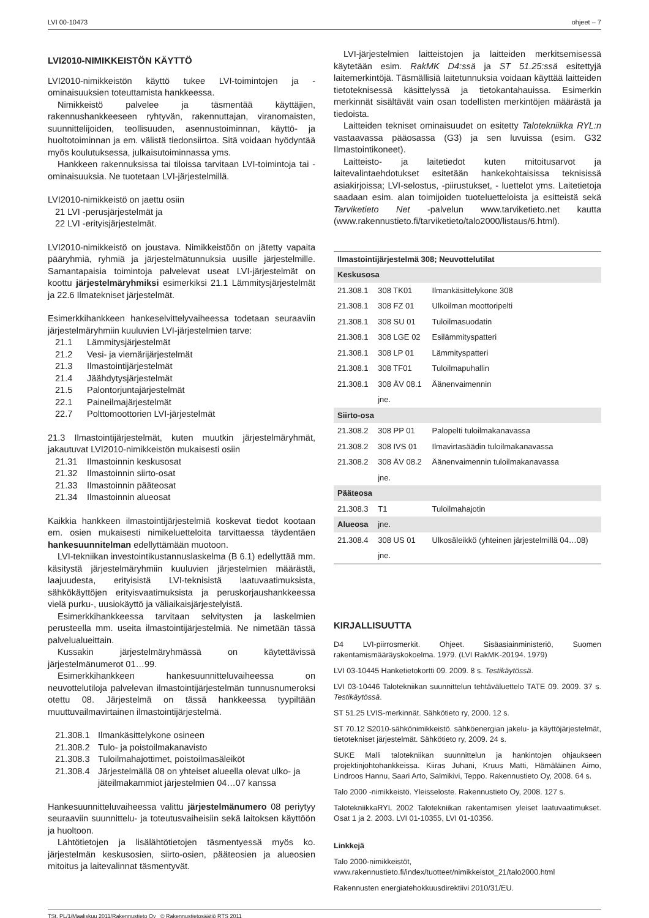LVI 00-10473 ohjeet – 7
LVI2010-NIMIKKEISTÖN KÄYTTÖ
LVI2010-nimikkeistön käyttö tukee LVI-toimintojen ja -ominaisuuksien toteuttamista hankkeessa.
Nimikkeistö palvelee ja täsmentää käyttäjien, rakennushankkeeseen ryhtyvän, rakennuttajan, viranomaisten, suunnittelijoiden, teollisuuden, asennustoiminnan, käyttö- ja huoltotoiminnan ja em. välistä tiedonsiirtoa. Sitä voidaan hyödyntää myös koulutuksessa, julkaisutoiminnassa yms.
Hankkeen rakennuksissa tai tiloissa tarvitaan LVI-toimintoja tai -ominaisuuksia. Ne tuotetaan LVI-järjestelmillä.
LVI2010-nimikkeistö on jaettu osiin
21 LVI -perusjärjestelmät ja
22 LVI -erityisjärjestelmät.
LVI2010-nimikkeistö on joustava. Nimikkeistöön on jätetty vapaita pääryhmiä, ryhmiä ja järjestelmätunnuksia uusille järjestelmille. Samantapaisia toimintoja palvelevat useat LVI-järjestelmät on koottu järjestelmäryhmiksi esimerkiksi 21.1 Lämmitysjärjestelmät ja 22.6 Ilmatekniset järjestelmät.
Esimerkkihankkeen hankeselvittelyvaiheessa todetaan seuraaviin järjestelmäryhmiin kuuluvien LVI-järjestelmien tarve:
21.1 Lämmitysjärjestelmät
21.2 Vesi- ja viemärijärjestelmät
21.3 Ilmastointijärjestelmät
21.4 Jäähdytysjärjestelmät
21.5 Palontorjuntajärjestelmät
22.1 Paineilmajärjestelmät
22.7 Polttomoottorien LVI-järjestelmät
21.3 Ilmastointijärjestelmät, kuten muutkin järjestelmäryhmät, jakautuvat LVI2010-nimikkeistön mukaisesti osiin
21.31 Ilmastoinnin keskusosat
21.32 Ilmastoinnin siirto-osat
21.33 Ilmastoinnin pääteosat
21.34 Ilmastoinnin alueosat
Kaikkia hankkeen ilmastointijärjestelmiä koskevat tiedot kootaan em. osien mukaisesti nimikeluetteloita tarvittaessa täydentäen hankesuunnitelman edellyttämään muotoon.
LVI-tekniikan investointikustannuslaskelma (B 6.1) edellyttää mm. käsitystä järjestelmäryhmiin kuuluvien järjestelmien määrästä, laajuudesta, erityisistä LVI-teknisistä laatuvaatimuksista, sähkökäyttöjen erityisvaatimuksista ja peruskorjaushankkeessa vielä purku-, uusiokäyttö ja väliaikaisjärjestelyistä.
Esimerkkihankkeessa tarvitaan selvitysten ja laskelmien perusteella mm. useita ilmastointijärjestelmiä. Ne nimetään tässä palvelualueittain.
Kussakin järjestelmäryhmässä on käytettävissä järjestelmänumerot 01…99.
Esimerkkihankkeen hankesuunnitteluvaiheessa on neuvottelutiloja palvelevan ilmastointijärjestelmän tunnusnumeroksi otettu 08. Järjestelmä on tässä hankkeessa tyypiltään muuttuvailmavirtainen ilmastointijärjestelmä.
21.308.1 Ilmankäsittelykone osineen
21.308.2 Tulo- ja poistoilmakanavisto
21.308.3 Tuloilmahajottimet, poistoilmasäleiköt
21.308.4 Järjestelmällä 08 on yhteiset alueella olevat ulko- ja jäteilmakammiot järjestelmien 04…07 kanssa
Hankesuunnitteluvaiheessa valittu järjestelmänumero 08 periytyy seuraaviin suunnittelu- ja toteutusvaiheisiin sekä laitoksen käyttöön ja huoltoon.
Lähtötietojen ja lisälähtötietojen täsmentyessä myös ko. järjestelmän keskusosien, siirto-osien, pääteosien ja alueosien mitoitus ja laitevalinnat täsmentyvät.
LVI-järjestelmien laitteistojen ja laitteiden merkitsemisessä käytetään esim. RakMK D4:ssä ja ST 51.25:ssä esitettyjä laitemerkintöjä. Täsmällisiä laitetunnuksia voidaan käyttää laitteiden tietoteknisessä käsittelyssä ja tietokantahauissa. Esimerkin merkinnät sisältävät vain osan todellisten merkintöjen määrästä ja tiedoista.
Laitteiden tekniset ominaisuudet on esitetty Talotekniikka RYL:n vastaavassa pääosassa (G3) ja sen luvuissa (esim. G32 Ilmastointikoneet).
Laitteisto- ja laitetiedot kuten mitoitusarvot ja laitevalintaehdotukset esitetään hankekohtaisissa teknisissä asiakirjoissa; LVI-selostus, -piirustukset, - luettelot yms. Laitetietoja saadaan esim. alan toimijoiden tuoteluetteloista ja esitteistä sekä Tarviketieto Net -palvelun www.tarviketieto.net kautta (www.rakennustieto.fi/tarviketieto/talo2000/listaus/6.html).
| Ilmastointijärjestelmä 308; Neuvottelutilat | | |
| --- | --- | --- |
| Keskusosa | | |
| 21.308.1 | 308 TK01 | Ilmankäsittelykone 308 |
| 21.308.1 | 308 FZ 01 | Ulkoilman moottoripelti |
| 21.308.1 | 308 SU 01 | Tuloilmasuodatin |
| 21.308.1 | 308 LGE 02 | Esilämmityspatteri |
| 21.308.1 | 308 LP 01 | Lämmityspatteri |
| 21.308.1 | 308 TF01 | Tuloilmapuhallin |
| 21.308.1 | 308 ÄV 08.1 | Äänenvaimennin |
| | jne. | |
| Siirto-osa | | |
| 21.308.2 | 308 PP 01 | Palopelti tuloilmakanavassa |
| 21.308.2 | 308 IVS 01 | Ilmavirtasäädin tuloilmakanavassa |
| 21.308.2 | 308 ÄV 08.2 | Äänenvaimennin tuloilmakanavassa |
| | jne. | |
| Pääteosa | | |
| 21.308.3 | T1 | Tuloilmahajotin |
| Alueosa | jne. | |
| 21.308.4 | 308 US 01 | Ulkosäleikkö (yhteinen järjestelmillä 04…08) |
| | jne. | |
KIRJALLISUUTTA
D4 LVI-piirrosmerkit. Ohjeet. Sisäasiainministeriö, Suomen rakentamismääräyskokoelma. 1979. (LVI RakMK-20194. 1979)
LVI 03-10445 Hanketietokortti 09. 2009. 8 s. Testikäytössä.
LVI 03-10446 Talotekniikan suunnittelun tehtäväluettelo TATE 09. 2009. 37 s. Testikäytössä.
ST 51.25 LVIS-merkinnät. Sähkötieto ry, 2000. 12 s.
ST 70.12 S2010-sähkönimikkeistö. sähköenergian jakelu- ja käyttöjärjestelmät, tietotekniset järjestelmät. Sähkötieto ry, 2009. 24 s.
SUKE Malli talotekniikan suunnittelun ja hankintojen ohjaukseen projektinjohtohankkeissa. Kiiras Juhani, Kruus Matti, Hämäläinen Aimo, Lindroos Hannu, Saari Arto, Salmikivi, Teppo. Rakennustieto Oy, 2008. 64 s.
Talo 2000 -nimikkeistö. Yleisseloste. Rakennustieto Oy, 2008. 127 s.
TalotekniikkaRYL 2002 Talotekniikan rakentamisen yleiset laatuvaatimukset. Osat 1 ja 2. 2003. LVI 01-10355, LVI 01-10356.
Linkkejä
Talo 2000-nimikkeistöt,
www.rakennustieto.fi/index/tuotteet/nimikkeistot_21/talo2000.html
Rakennusten energiatehokkuusdirektiivi 2010/31/EU.
TSt, PL/1/Maaliskuu 2011/Rakennustieto Oy © Rakennustietosäätiö RTS 2011